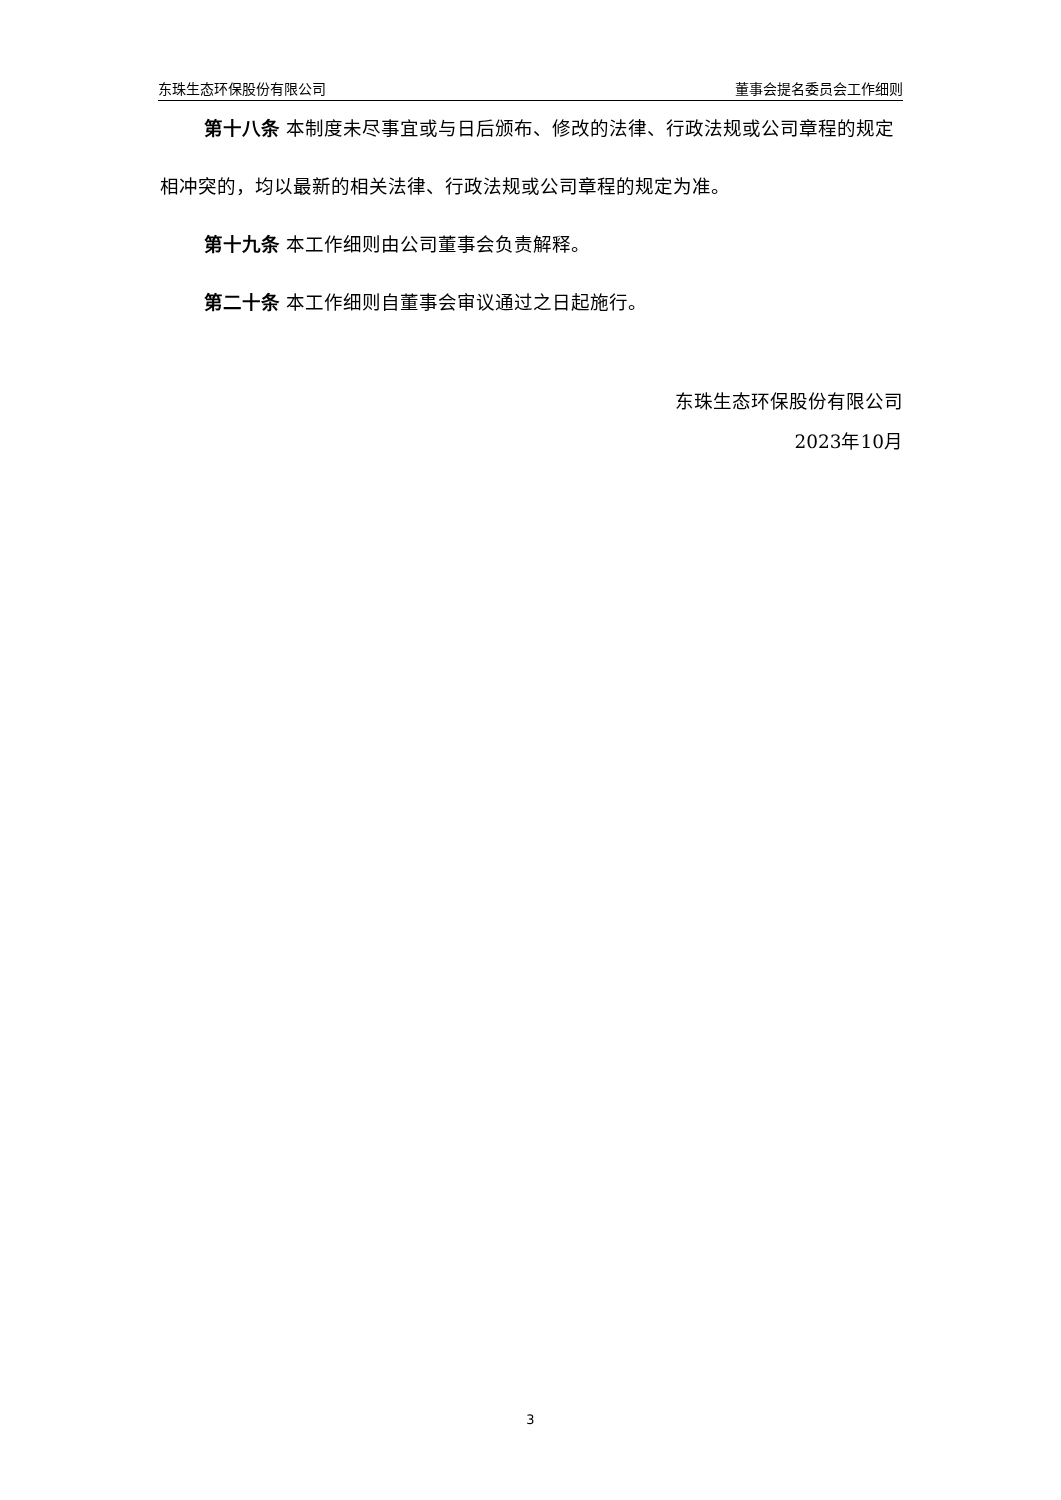东珠生态环保股份有限公司 董事会提名委员会工作细则
第十八条 本制度未尽事宜或与日后颁布、修改的法律、行政法规或公司章程的规定相冲突的，均以最新的相关法律、行政法规或公司章程的规定为准。
第十九条 本工作细则由公司董事会负责解释。
第二十条 本工作细则自董事会审议通过之日起施行。
东珠生态环保股份有限公司
2023年10月
3